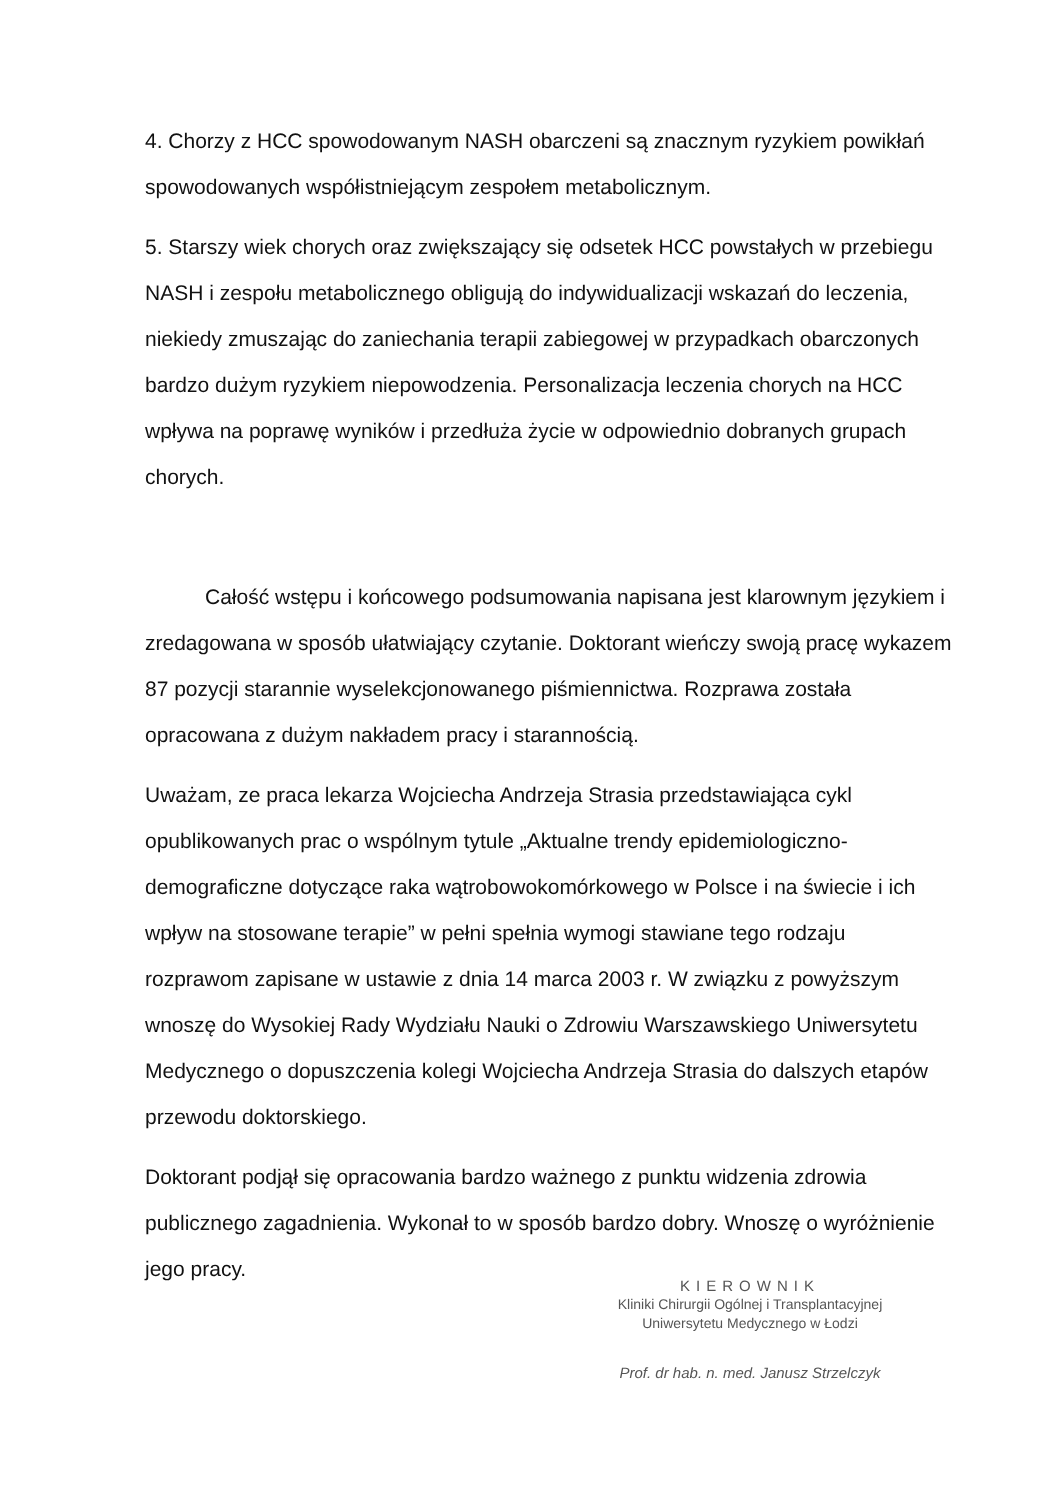4. Chorzy z HCC spowodowanym NASH obarczeni są znacznym ryzykiem powikłań spowodowanych współistniejącym zespołem metabolicznym.
5. Starszy wiek chorych oraz zwiększający się odsetek HCC powstałych w przebiegu NASH i zespołu metabolicznego obligują do indywidualizacji wskazań do leczenia, niekiedy zmuszając do zaniechania terapii zabiegowej w przypadkach obarczonych bardzo dużym ryzykiem niepowodzenia. Personalizacja leczenia chorych na HCC wpływa na poprawę wyników i przedłuża życie w odpowiednio dobranych grupach chorych.
Całość wstępu i końcowego podsumowania napisana jest klarownym językiem i zredagowana w sposób ułatwiający czytanie. Doktorant wieńczy swoją pracę wykazem 87 pozycji starannie wyselekcjonowanego piśmiennictwa. Rozprawa została opracowana z dużym nakładem pracy i starannością.
Uważam, ze praca lekarza Wojciecha Andrzeja Strasia przedstawiająca cykl opublikowanych prac o wspólnym tytule „Aktualne trendy epidemiologiczno-demograficzne dotyczące raka wątrobowokomórkowego w Polsce i na świecie i ich wpływ na stosowane terapie” w pełni spełnia wymogi stawiane tego rodzaju rozprawom zapisane w ustawie z dnia 14 marca 2003 r. W związku z powyższym wnoszę do Wysokiej Rady Wydziału Nauki o Zdrowiu Warszawskiego Uniwersytetu Medycznego o dopuszczenia kolegi Wojciecha Andrzeja Strasia do dalszych etapów przewodu doktorskiego.
Doktorant podjął się opracowania bardzo ważnego z punktu widzenia zdrowia publicznego zagadnienia. Wykonał to w sposób bardzo dobry. Wnoszę o wyróżnienie jego pracy.
KIEROWNIK
Kliniki Chirurgii Ogólnej i Transplantacyjnej
Uniwersytetu Medycznego w Łodzi
Prof. dr hab. n. med. Janusz Strzelczyk